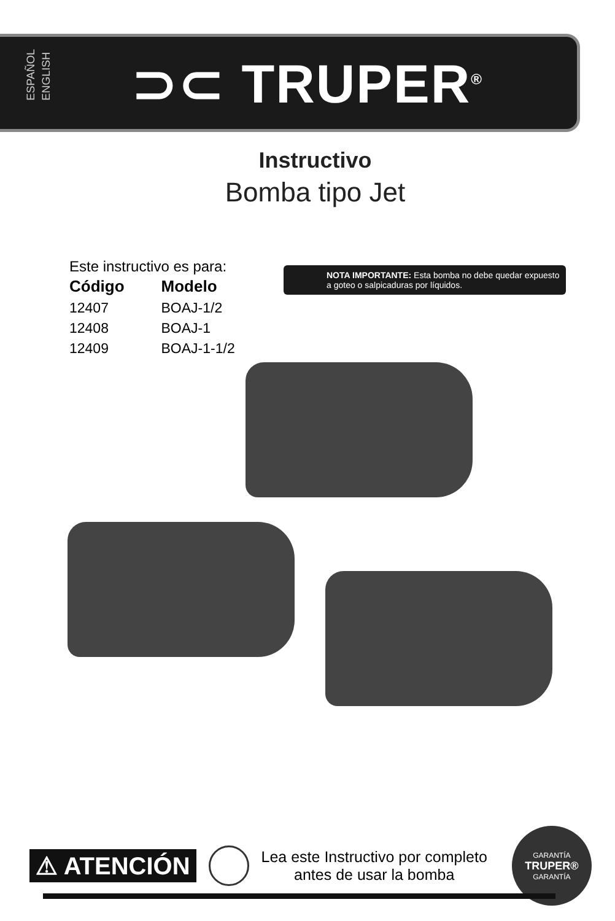ESPAÑOL
ENGLISH
⊃⊂ TRUPER<sup>®</sup>
Instructivo
Bomba tipo Jet
Este instructivo es para:
| Código | Modelo |
| --- | --- |
| 12407 | BOAJ-1/2 |
| 12408 | BOAJ-1 |
| 12409 | BOAJ-1-1/2 |
NOTA IMPORTANTE: Esta bomba no debe quedar expuesto a goteo o salpicaduras por líquidos.
⚠ ATENCIÓN
Lea este Instructivo por completo
antes de usar la bomba
GARANTÍA
TRUPER®
GARANTÍA